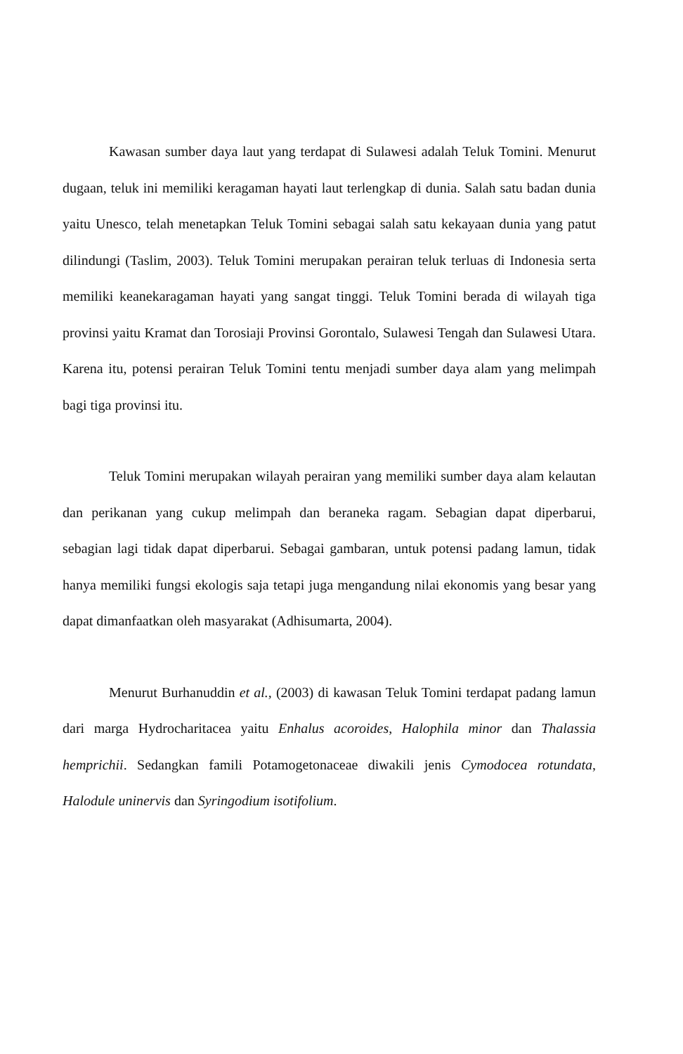Kawasan sumber daya laut yang terdapat di Sulawesi adalah Teluk Tomini. Menurut dugaan, teluk ini memiliki keragaman hayati laut terlengkap di dunia. Salah satu badan dunia yaitu Unesco, telah menetapkan Teluk Tomini sebagai salah satu kekayaan dunia yang patut dilindungi (Taslim, 2003). Teluk Tomini merupakan perairan teluk terluas di Indonesia serta memiliki keanekaragaman hayati yang sangat tinggi. Teluk Tomini berada di wilayah tiga provinsi yaitu Kramat dan Torosiaji Provinsi Gorontalo, Sulawesi Tengah dan Sulawesi Utara. Karena itu, potensi perairan Teluk Tomini tentu menjadi sumber daya alam yang melimpah bagi tiga provinsi itu.
Teluk Tomini merupakan wilayah perairan yang memiliki sumber daya alam kelautan dan perikanan yang cukup melimpah dan beraneka ragam. Sebagian dapat diperbarui, sebagian lagi tidak dapat diperbarui. Sebagai gambaran, untuk potensi padang lamun, tidak hanya memiliki fungsi ekologis saja tetapi juga mengandung nilai ekonomis yang besar yang dapat dimanfaatkan oleh masyarakat (Adhisumarta, 2004).
Menurut Burhanuddin et al., (2003) di kawasan Teluk Tomini terdapat padang lamun dari marga Hydrocharitacea yaitu Enhalus acoroides, Halophila minor dan Thalassia hemprichii. Sedangkan famili Potamogetonaceae diwakili jenis Cymodocea rotundata, Halodule uninervis dan Syringodium isotifolium.